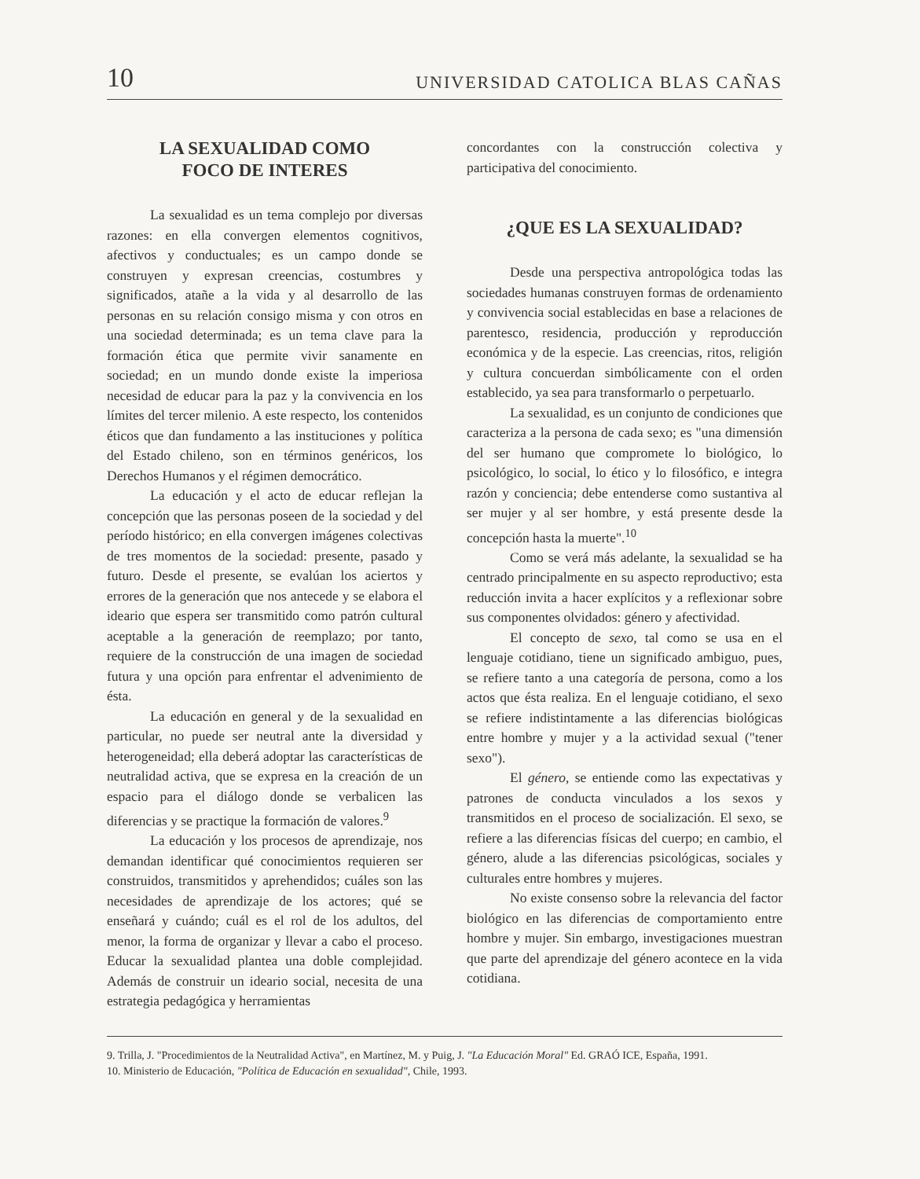10 UNIVERSIDAD CATOLICA BLAS CAÑAS
LA SEXUALIDAD COMO
FOCO DE INTERES
La sexualidad es un tema complejo por diversas razones: en ella convergen elementos cognitivos, afectivos y conductuales; es un campo donde se construyen y expresan creencias, costumbres y significados, atañe a la vida y al desarrollo de las personas en su relación consigo misma y con otros en una sociedad determinada; es un tema clave para la formación ética que permite vivir sanamente en sociedad; en un mundo donde existe la imperiosa necesidad de educar para la paz y la convivencia en los límites del tercer milenio. A este respecto, los contenidos éticos que dan fundamento a las instituciones y política del Estado chileno, son en términos genéricos, los Derechos Humanos y el régimen democrático.
La educación y el acto de educar reflejan la concepción que las personas poseen de la sociedad y del período histórico; en ella convergen imágenes colectivas de tres momentos de la sociedad: presente, pasado y futuro. Desde el presente, se evalúan los aciertos y errores de la generación que nos antecede y se elabora el ideario que espera ser transmitido como patrón cultural aceptable a la generación de reemplazo; por tanto, requiere de la construcción de una imagen de sociedad futura y una opción para enfrentar el advenimiento de ésta.
La educación en general y de la sexualidad en particular, no puede ser neutral ante la diversidad y heterogeneidad; ella deberá adoptar las características de neutralidad activa, que se expresa en la creación de un espacio para el diálogo donde se verbalicen las diferencias y se practique la formación de valores.<sup>9</sup>
La educación y los procesos de aprendizaje, nos demandan identificar qué conocimientos requieren ser construidos, transmitidos y aprehendidos; cuáles son las necesidades de aprendizaje de los actores; qué se enseñará y cuándo; cuál es el rol de los adultos, del menor, la forma de organizar y llevar a cabo el proceso. Educar la sexualidad plantea una doble complejidad. Además de construir un ideario social, necesita de una estrategia pedagógica y herramientas
concordantes con la construcción colectiva y participativa del conocimiento.
¿QUE ES LA SEXUALIDAD?
Desde una perspectiva antropológica todas las sociedades humanas construyen formas de ordenamiento y convivencia social establecidas en base a relaciones de parentesco, residencia, producción y reproducción económica y de la especie. Las creencias, ritos, religión y cultura concuerdan simbólicamente con el orden establecido, ya sea para transformarlo o perpetuarlo.
La sexualidad, es un conjunto de condiciones que caracteriza a la persona de cada sexo; es "una dimensión del ser humano que compromete lo biológico, lo psicológico, lo social, lo ético y lo filosófico, e integra razón y conciencia; debe entenderse como sustantiva al ser mujer y al ser hombre, y está presente desde la concepción hasta la muerte".<sup>10</sup>
Como se verá más adelante, la sexualidad se ha centrado principalmente en su aspecto reproductivo; esta reducción invita a hacer explícitos y a reflexionar sobre sus componentes olvidados: género y afectividad.
El concepto de sexo, tal como se usa en el lenguaje cotidiano, tiene un significado ambiguo, pues, se refiere tanto a una categoría de persona, como a los actos que ésta realiza. En el lenguaje cotidiano, el sexo se refiere indistintamente a las diferencias biológicas entre hombre y mujer y a la actividad sexual ("tener sexo").
El género, se entiende como las expectativas y patrones de conducta vinculados a los sexos y transmitidos en el proceso de socialización. El sexo, se refiere a las diferencias físicas del cuerpo; en cambio, el género, alude a las diferencias psicológicas, sociales y culturales entre hombres y mujeres.
No existe consenso sobre la relevancia del factor biológico en las diferencias de comportamiento entre hombre y mujer. Sin embargo, investigaciones muestran que parte del aprendizaje del género acontece en la vida cotidiana.
9. Trilla, J. "Procedimientos de la Neutralidad Activa", en Martínez, M. y Puig, J. "La Educación Moral" Ed. GRAÓ ICE, España, 1991.
10. Ministerio de Educación, "Política de Educación en sexualidad", Chile, 1993.